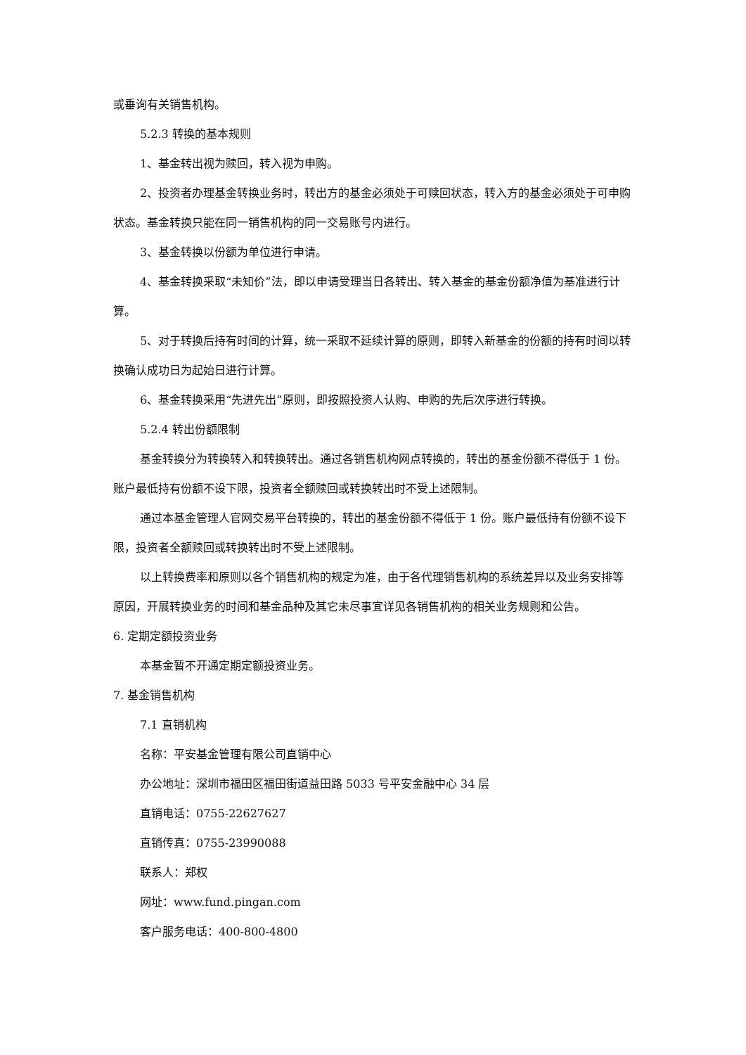或垂询有关销售机构。
5.2.3 转换的基本规则
1、基金转出视为赎回，转入视为申购。
2、投资者办理基金转换业务时，转出方的基金必须处于可赎回状态，转入方的基金必须处于可申购状态。基金转换只能在同一销售机构的同一交易账号内进行。
3、基金转换以份额为单位进行申请。
4、基金转换采取“未知价”法，即以申请受理当日各转出、转入基金的基金份额净值为基准进行计算。
5、对于转换后持有时间的计算，统一采取不延续计算的原则，即转入新基金的份额的持有时间以转换确认成功日为起始日进行计算。
6、基金转换采用“先进先出”原则，即按照投资人认购、申购的先后次序进行转换。
5.2.4 转出份额限制
基金转换分为转换转入和转换转出。通过各销售机构网点转换的，转出的基金份额不得低于 1 份。账户最低持有份额不设下限，投资者全额赎回或转换转出时不受上述限制。
通过本基金管理人官网交易平台转换的，转出的基金份额不得低于 1 份。账户最低持有份额不设下限，投资者全额赎回或转换转出时不受上述限制。
以上转换费率和原则以各个销售机构的规定为准，由于各代理销售机构的系统差异以及业务安排等原因，开展转换业务的时间和基金品种及其它未尽事宜详见各销售机构的相关业务规则和公告。
6. 定期定额投资业务
本基金暂不开通定期定额投资业务。
7. 基金销售机构
7.1 直销机构
名称：平安基金管理有限公司直销中心
办公地址：深圳市福田区福田街道益田路 5033 号平安金融中心 34 层
直销电话：0755-22627627
直销传真：0755-23990088
联系人：郑权
网址：www.fund.pingan.com
客户服务电话：400-800-4800